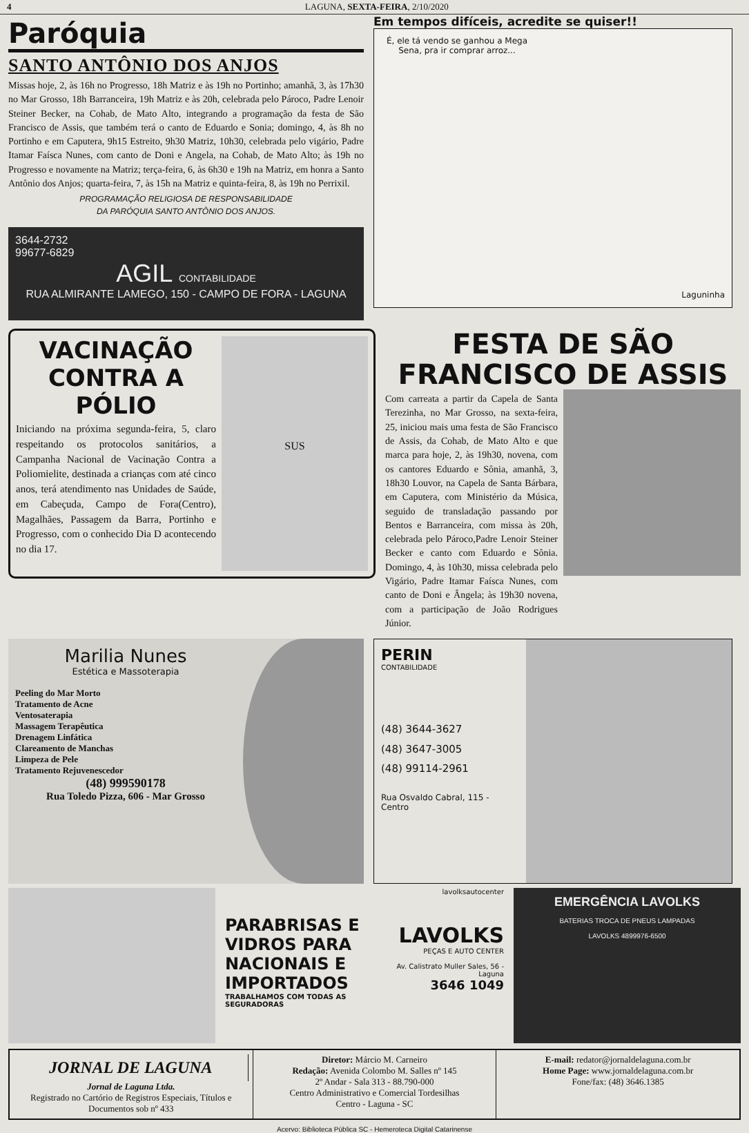4 LAGUNA, SEXTA-FEIRA, 2/10/2020
Paróquia
SANTO ANTÔNIO DOS ANJOS
Missas hoje, 2, às 16h no Progresso, 18h Matriz e às 19h no Portinho; amanhã, 3, às 17h30 no Mar Grosso, 18h Barranceira, 19h Matriz e às 20h, celebrada pelo Pároco, Padre Lenoir Steiner Becker, na Cohab, de Mato Alto, integrando a programação da festa de São Francisco de Assis, que também terá o canto de Eduardo e Sonia; domingo, 4, às 8h no Portinho e em Caputera, 9h15 Estreito, 9h30 Matriz, 10h30, celebrada pelo vigário, Padre Itamar Faísca Nunes, com canto de Doni e Angela, na Cohab, de Mato Alto; às 19h no Progresso e novamente na Matriz; terça-feira, 6, às 6h30 e 19h na Matriz, em honra a Santo Antônio dos Anjos; quarta-feira, 7, às 15h na Matriz e quinta-feira, 8, às 19h no Perrixil.
PROGRAMAÇÃO RELIGIOSA DE RESPONSABILIDADE
DA PARÓQUIA SANTO ANTÔNIO DOS ANJOS.
3644-2732
99677-6829
AGIL CONTABILIDADE
RUA ALMIRANTE LAMEGO, 150 - CAMPO DE FORA - LAGUNA
Em tempos difíceis, acredite se quiser!!
É, ele tá vendo se ganhou a Mega Sena, pra ir comprar arroz...
Laguninha
VACINAÇÃO CONTRA A PÓLIO
Iniciando na próxima segunda-feira, 5, claro respeitando os protocolos sanitários, a Campanha Nacional de Vacinação Contra a Poliomielite, destinada a crianças com até cinco anos, terá atendimento nas Unidades de Saúde, em Cabeçuda, Campo de Fora(Centro), Magalhães, Passagem da Barra, Portinho e Progresso, com o conhecido Dia D acontecendo no dia 17.
SUS
FESTA DE SÃO FRANCISCO DE ASSIS
Com carreata a partir da Capela de Santa Terezinha, no Mar Grosso, na sexta-feira, 25, iniciou mais uma festa de São Francisco de Assis, da Cohab, de Mato Alto e que marca para hoje, 2, às 19h30, novena, com os cantores Eduardo e Sônia, amanhã, 3, 18h30 Louvor, na Capela de Santa Bárbara, em Caputera, com Ministério da Música, seguido de transladação passando por Bentos e Barranceira, com missa às 20h, celebrada pelo Pároco,Padre Lenoir Steiner Becker e canto com Eduardo e Sônia. Domingo, 4, às 10h30, missa celebrada pelo Vigário, Padre Itamar Faísca Nunes, com canto de Doni e Ângela; às 19h30 novena, com a participação de João Rodrigues Júnior.
Marilia Nunes
Estética e Massoterapia
Peeling do Mar Morto
Tratamento de Acne
Ventosaterapia
Massagem Terapêutica
Drenagem Linfática
Clareamento de Manchas
Limpeza de Pele
Tratamento Rejuvenescedor
(48) 999590178
Rua Toledo Pizza, 606 - Mar Grosso
PERIN
CONTABILIDADE
(48) 3644-3627
(48) 3647-3005
(48) 99114-2961
Rua Osvaldo Cabral, 115 - Centro
PARABRISAS E VIDROS PARA NACIONAIS E IMPORTADOS
TRABALHAMOS COM TODAS AS SEGURADORAS
lavolksautocenter
LAVOLKS
PEÇAS E AUTO CENTER
Av. Calistrato Muller Sales, 56 - Laguna
3646 1049
EMERGÊNCIA LAVOLKS
BATERIAS TROCA DE PNEUS LAMPADAS
LAVOLKS 4899976-6500
JORNAL DE LAGUNA
Jornal de Laguna Ltda.
Registrado no Cartório de Registros Especiais, Títulos e Documentos sob nº 433
Diretor: Márcio M. Carneiro
Redação: Avenida Colombo M. Salles nº 145
2º Andar - Sala 313 - 88.790-000
Centro Administrativo e Comercial Tordesilhas
Centro - Laguna - SC
E-mail: redator@jornaldelaguna.com.br
Home Page: www.jornaldelaguna.com.br
Fone/fax: (48) 3646.1385
Acervo: Biblioteca Pública SC - Hemeroteca Digital Catarinense